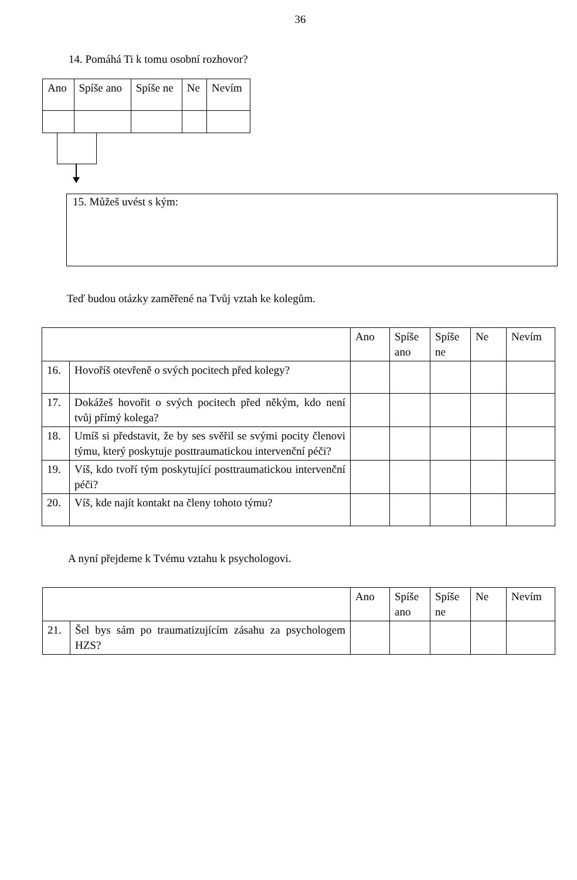36
14. Pomáhá Ti k tomu osobní rozhovor?
| Ano | Spíše ano | Spíše ne | Ne | Nevím |
15. Můžeš uvést s kým:
Teď budou otázky zaměřené na Tvůj vztah ke kolegům.
| | | Ano | Spíše ano | Spíše ne | Ne | Nevím |
| 16. | Hovoříš otevřeně o svých pocitech před kolegy? | | | | | |
| 17. | Dokážeš hovořit o svých pocitech před někým, kdo není tvůj přímý kolega? | | | | | |
| 18. | Umíš si představit, že by ses svěřil se svými pocity členovi týmu, který poskytuje posttraumatickou intervenční péči? | | | | | |
| 19. | Víš, kdo tvoří tým poskytující posttraumatickou intervenční péči? | | | | | |
| 20. | Víš, kde najít kontakt na členy tohoto týmu? | | | | | |
A nyní přejdeme k Tvému vztahu k psychologovi.
| | | Ano | Spíše ano | Spíše ne | Ne | Nevím |
| 21. | Šel bys sám po traumatizujícím zásahu za psychologem HZS? | | | | | |